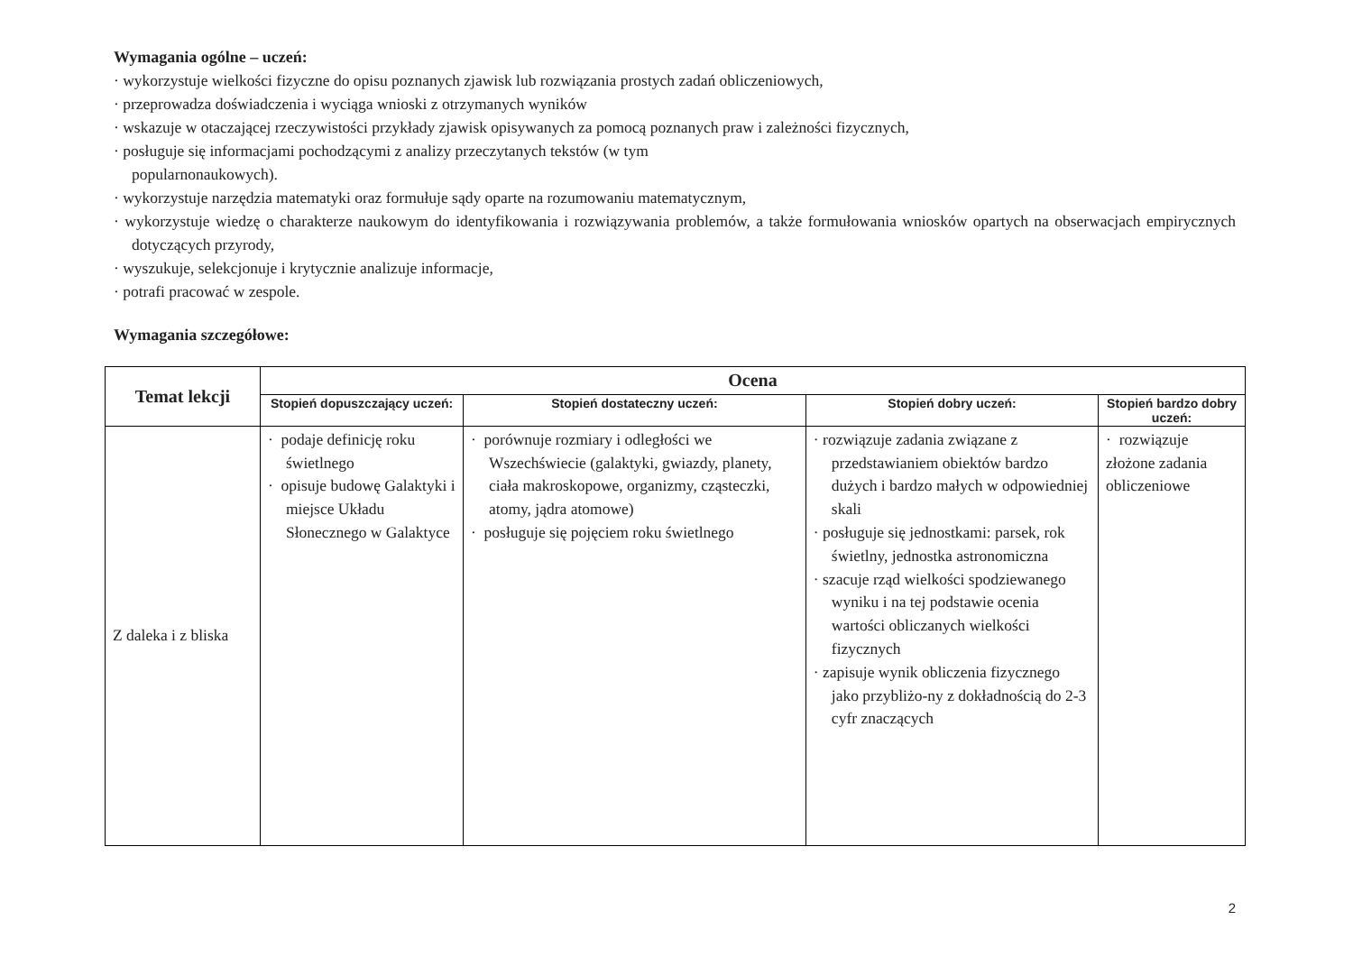Wymagania ogólne – uczeń:
· wykorzystuje wielkości fizyczne do opisu poznanych zjawisk lub rozwiązania prostych zadań obliczeniowych,
· przeprowadza doświadczenia i wyciąga wnioski z otrzymanych wyników
· wskazuje w otaczającej rzeczywistości przykłady zjawisk opisywanych za pomocą poznanych praw i zależności fizycznych,
· posługuje się informacjami pochodzącymi z analizy przeczytanych tekstów (w tym
popularnonaukowych).
· wykorzystuje narzędzia matematyki oraz formułuje sądy oparte na rozumowaniu matematycznym,
· wykorzystuje wiedzę o charakterze naukowym do identyfikowania i rozwiązywania problemów, a także formułowania wniosków opartych na obserwacjach empirycznych dotyczących przyrody,
· wyszukuje, selekcjonuje i krytycznie analizuje informacje,
· potrafi pracować w zespole.
Wymagania szczegółowe:
| Temat lekcji | Ocena | | | |
| --- | --- | --- | --- | --- |
| | Stopień dopuszczający uczeń: | Stopień dostateczny uczeń: | Stopień dobry uczeń: | Stopień bardzo dobry uczeń: |
| Z daleka i z bliska | · podaje definicję roku świetlnego · opisuje budowę Galaktyki i miejsce Układu Słonecznego w Galaktyce | · porównuje rozmiary i odległości we Wszechświecie (galaktyki, gwiazdy, planety, ciała makroskopowe, organizmy, cząsteczki, atomy, jądra atomowe) · posługuje się pojęciem roku świetlnego | · rozwiązuje zadania związane z przedstawianiem obiektów bardzo dużych i bardzo małych w odpowiedniej skali · posługuje się jednostkami: parsek, rok świetlny, jednostka astronomiczna · szacuje rząd wielkości spodziewanego wyniku i na tej podstawie ocenia wartości obliczanych wielkości fizycznych · zapisuje wynik obliczenia fizycznego jako przybliżo-ny z dokładnością do 2-3 cyfr znaczących | · rozwiązuje złożone zadania obliczeniowe |
2